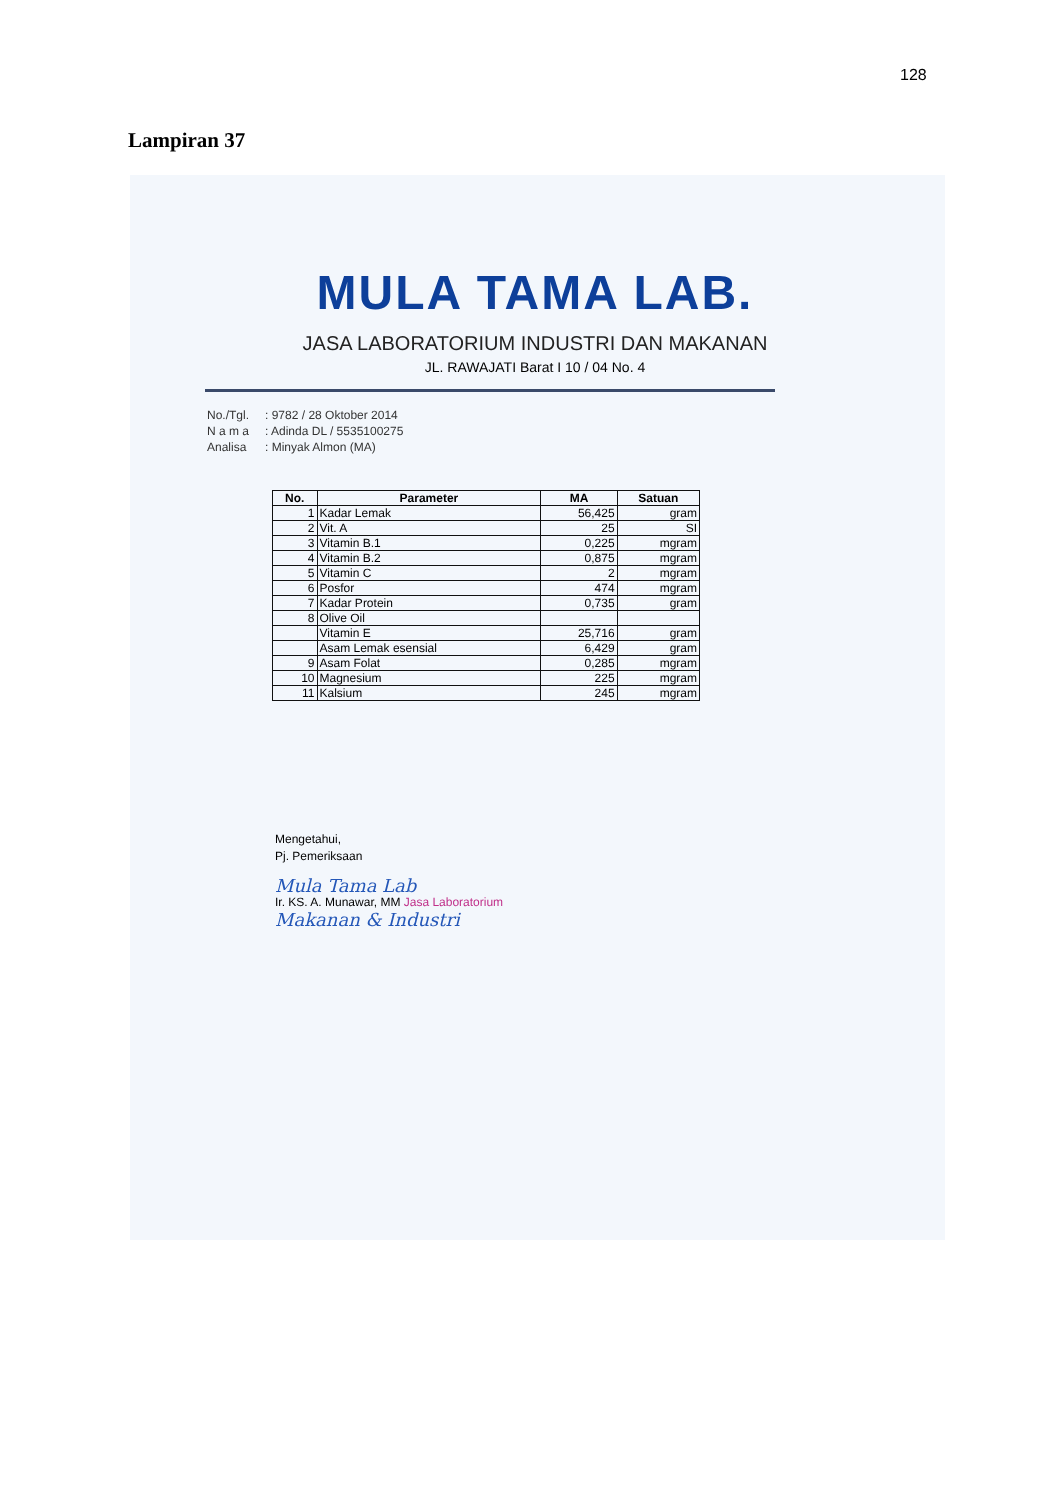128
Lampiran 37
MULA TAMA LAB.
JASA LABORATORIUM INDUSTRI DAN MAKANAN
JL. RAWAJATI Barat I 10 / 04 No. 4
| No./Tgl. | : 9782 / 28 Oktober 2014 |
| N a m a | : Adinda DL / 5535100275 |
| Analisa | : Minyak Almon (MA) |
| No. | Parameter | MA | Satuan |
| --- | --- | --- | --- |
| 1 | Kadar Lemak | 56,425 | gram |
| 2 | Vit. A | 25 | SI |
| 3 | Vitamin B.1 | 0,225 | mgram |
| 4 | Vitamin B.2 | 0,875 | mgram |
| 5 | Vitamin C | 2 | mgram |
| 6 | Posfor | 474 | mgram |
| 7 | Kadar Protein | 0,735 | gram |
| 8 | Olive Oil | | |
| | Vitamin E | 25,716 | gram |
| | Asam Lemak esensial | 6,429 | gram |
| 9 | Asam Folat | 0,285 | mgram |
| 10 | Magnesium | 225 | mgram |
| 11 | Kalsium | 245 | mgram |
Mengetahui,
Pj. Pemeriksaan
Mula Tama Lab
Ir. KS. A. Munawar, MM Jasa Laboratorium
Makanan & Industri